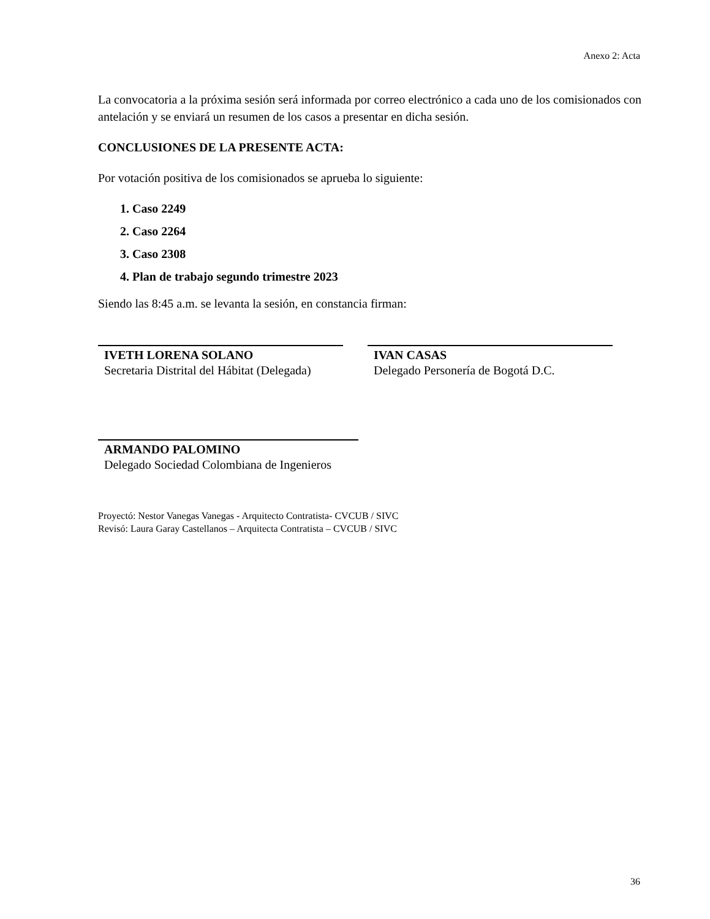Anexo 2: Acta
La convocatoria a la próxima sesión será informada por correo electrónico a cada uno de los comisionados con antelación y se enviará un resumen de los casos a presentar en dicha sesión.
CONCLUSIONES DE LA PRESENTE ACTA:
Por votación positiva de los comisionados se aprueba lo siguiente:
1. Caso 2249
2. Caso 2264
3. Caso 2308
4. Plan de trabajo segundo trimestre 2023
Siendo las 8:45 a.m. se levanta la sesión, en constancia firman:
IVETH LORENA SOLANO
Secretaria Distrital del Hábitat (Delegada)
IVAN CASAS
Delegado Personería de Bogotá D.C.
ARMANDO PALOMINO
Delegado Sociedad Colombiana de Ingenieros
Proyectó: Nestor Vanegas Vanegas - Arquitecto Contratista- CVCUB / SIVC
Revisó: Laura Garay Castellanos – Arquitecta Contratista – CVCUB / SIVC
36